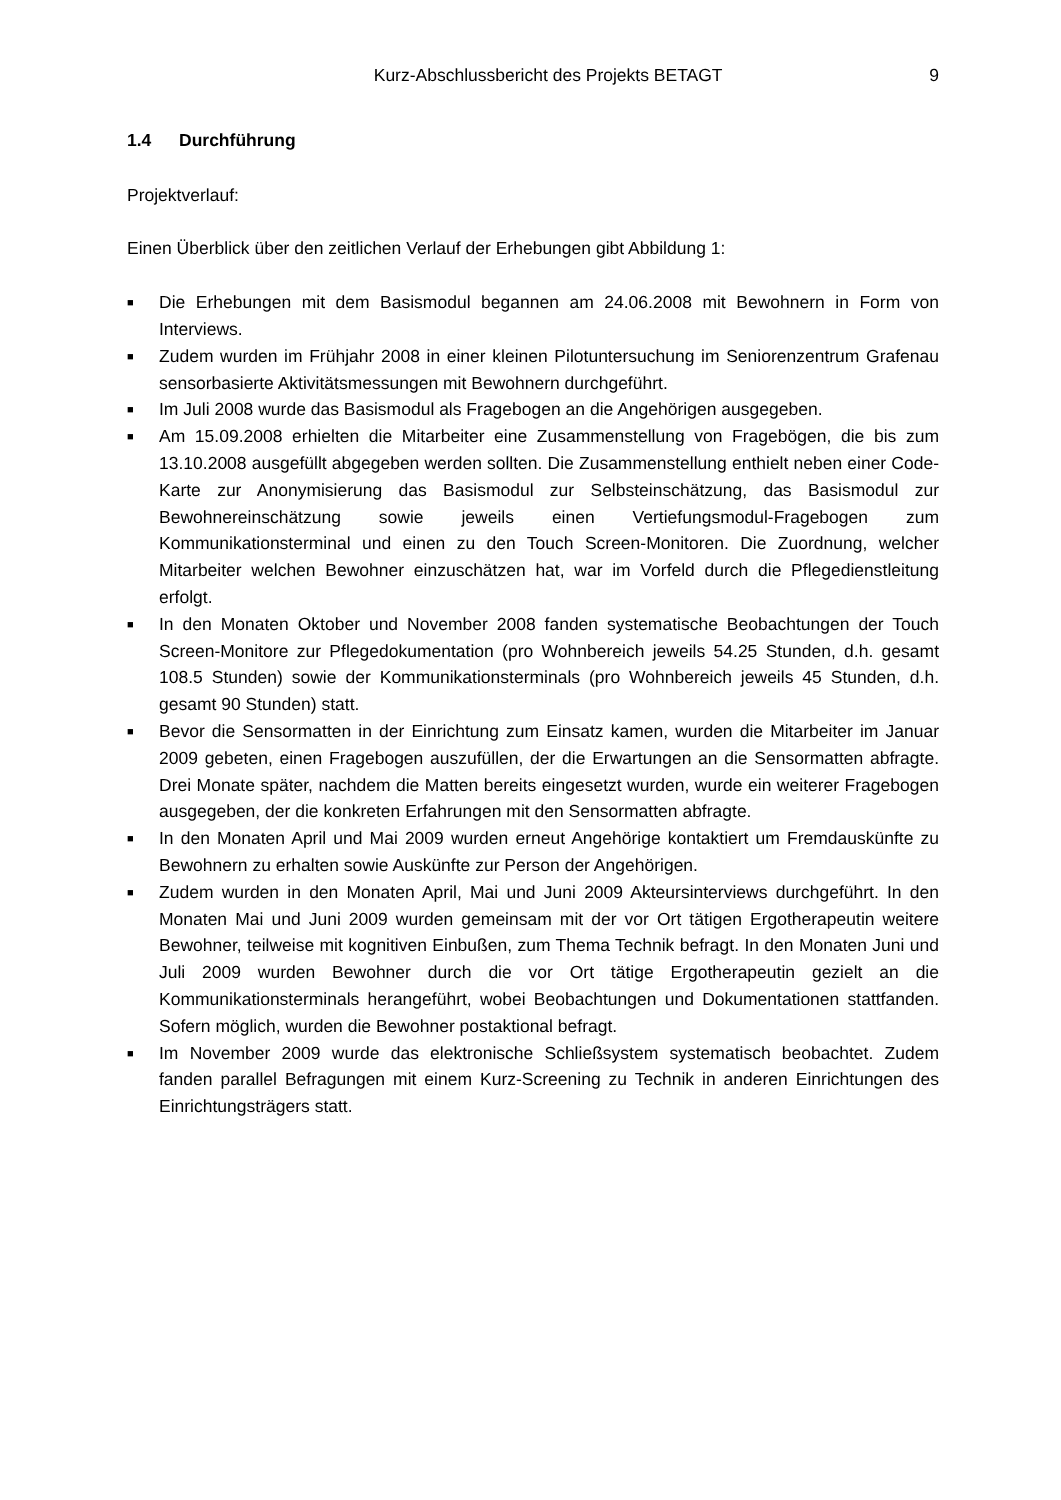Kurz-Abschlussbericht des Projekts BETAGT 9
1.4 Durchführung
Projektverlauf:
Einen Überblick über den zeitlichen Verlauf der Erhebungen gibt Abbildung 1:
■
Die Erhebungen mit dem Basismodul begannen am 24.06.2008 mit Bewohnern in Form von Interviews.
■
Zudem wurden im Frühjahr 2008 in einer kleinen Pilotuntersuchung im Seniorenzentrum Grafenau sensorbasierte Aktivitätsmessungen mit Bewohnern durchgeführt.
■
Im Juli 2008 wurde das Basismodul als Fragebogen an die Angehörigen ausgegeben.
■
Am 15.09.2008 erhielten die Mitarbeiter eine Zusammenstellung von Fragebögen, die bis zum 13.10.2008 ausgefüllt abgegeben werden sollten. Die Zusammenstellung enthielt neben einer Code-Karte zur Anonymisierung das Basismodul zur Selbsteinschätzung, das Basismodul zur Bewohnereinschätzung sowie jeweils einen Vertiefungsmodul-Fragebogen zum Kommunikationsterminal und einen zu den Touch Screen-Monitoren. Die Zuordnung, welcher Mitarbeiter welchen Bewohner einzuschätzen hat, war im Vorfeld durch die Pflegedienstleitung erfolgt.
■
In den Monaten Oktober und November 2008 fanden systematische Beobachtungen der Touch Screen-Monitore zur Pflegedokumentation (pro Wohnbereich jeweils 54.25 Stunden, d.h. gesamt 108.5 Stunden) sowie der Kommunikationsterminals (pro Wohnbereich jeweils 45 Stunden, d.h. gesamt 90 Stunden) statt.
■
Bevor die Sensormatten in der Einrichtung zum Einsatz kamen, wurden die Mitarbeiter im Januar 2009 gebeten, einen Fragebogen auszufüllen, der die Erwartungen an die Sensormatten abfragte. Drei Monate später, nachdem die Matten bereits eingesetzt wurden, wurde ein weiterer Fragebogen ausgegeben, der die konkreten Erfahrungen mit den Sensormatten abfragte.
■
In den Monaten April und Mai 2009 wurden erneut Angehörige kontaktiert um Fremdauskünfte zu Bewohnern zu erhalten sowie Auskünfte zur Person der Angehörigen.
■
Zudem wurden in den Monaten April, Mai und Juni 2009 Akteursinterviews durchgeführt. In den Monaten Mai und Juni 2009 wurden gemeinsam mit der vor Ort tätigen Ergotherapeutin weitere Bewohner, teilweise mit kognitiven Einbußen, zum Thema Technik befragt. In den Monaten Juni und Juli 2009 wurden Bewohner durch die vor Ort tätige Ergotherapeutin gezielt an die Kommunikationsterminals herangeführt, wobei Beobachtungen und Dokumentationen stattfanden. Sofern möglich, wurden die Bewohner postaktional befragt.
■
Im November 2009 wurde das elektronische Schließsystem systematisch beobachtet. Zudem fanden parallel Befragungen mit einem Kurz-Screening zu Technik in anderen Einrichtungen des Einrichtungsträgers statt.